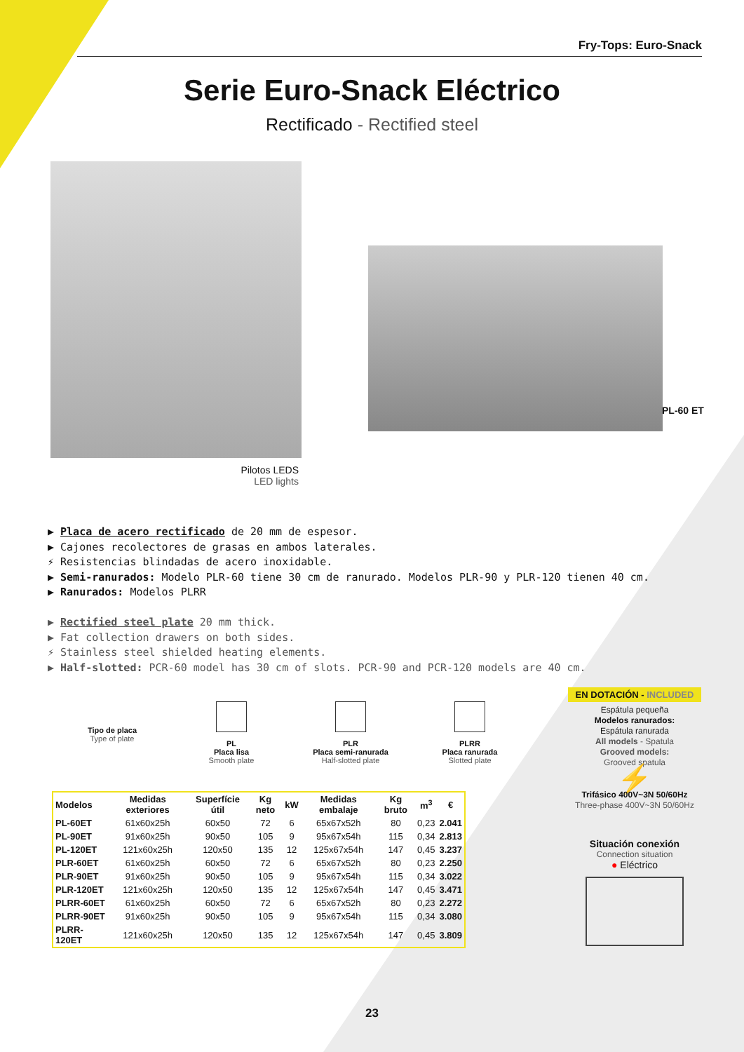Fry-Tops: Euro-Snack
Serie Euro-Snack Eléctrico
Rectificado - Rectified steel
Pilotos LEDS
LED lights
PL-60 ET
▶ Placa de acero rectificado de 20 mm de espesor.
▶ Cajones recolectores de grasas en ambos laterales.
⚡ Resistencias blindadas de acero inoxidable.
▶ Semi-ranurados: Modelo PLR-60 tiene 30 cm de ranurado. Modelos PLR-90 y PLR-120 tienen 40 cm.
▶ Ranurados: Modelos PLRR
▶ Rectified steel plate 20 mm thick.
▶ Fat collection drawers on both sides.
⚡ Stainless steel shielded heating elements.
▶ Half-slotted: PCR-60 model has 30 cm of slots. PCR-90 and PCR-120 models are 40 cm.
Tipo de placa
Type of plate
PL
Placa lisa
Smooth plate
PLR
Placa semi-ranurada
Half-slotted plate
PLRR
Placa ranurada
Slotted plate
| Modelos | Medidas exteriores | Superfície útil | Kg neto | kW | Medidas embalaje | Kg bruto | m<sup>3</sup> | € |
| --- | --- | --- | --- | --- | --- | --- | --- | --- |
| PL-60ET | 61x60x25h | 60x50 | 72 | 6 | 65x67x52h | 80 | 0,23 | 2.041 |
| PL-90ET | 91x60x25h | 90x50 | 105 | 9 | 95x67x54h | 115 | 0,34 | 2.813 |
| PL-120ET | 121x60x25h | 120x50 | 135 | 12 | 125x67x54h | 147 | 0,45 | 3.237 |
| PLR-60ET | 61x60x25h | 60x50 | 72 | 6 | 65x67x52h | 80 | 0,23 | 2.250 |
| PLR-90ET | 91x60x25h | 90x50 | 105 | 9 | 95x67x54h | 115 | 0,34 | 3.022 |
| PLR-120ET | 121x60x25h | 120x50 | 135 | 12 | 125x67x54h | 147 | 0,45 | 3.471 |
| PLRR-60ET | 61x60x25h | 60x50 | 72 | 6 | 65x67x52h | 80 | 0,23 | 2.272 |
| PLRR-90ET | 91x60x25h | 90x50 | 105 | 9 | 95x67x54h | 115 | 0,34 | 3.080 |
| PLRR-120ET | 121x60x25h | 120x50 | 135 | 12 | 125x67x54h | 147 | 0,45 | 3.809 |
EN DOTACIÓN - INCLUDED
Espátula pequeña
Modelos ranurados:
Espátula ranurada
All models - Spatula
Grooved models:
Grooved spatula
⚡
Trifásico 400V~3N 50/60Hz
Three-phase 400V~3N 50/60Hz
Situación conexión
Connection situation
● Eléctrico
23